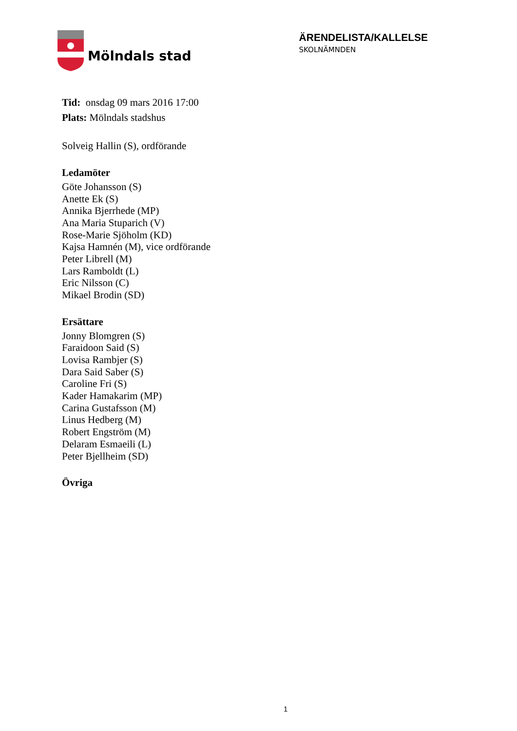Mölndals stad
ÄRENDELISTA/KALLELSE
SKOLNÄMNDEN
Tid: onsdag 09 mars 2016 17:00
Plats: Mölndals stadshus
Solveig Hallin (S), ordförande
Ledamöter
Göte Johansson (S)
Anette Ek (S)
Annika Bjerrhede (MP)
Ana Maria Stuparich (V)
Rose-Marie Sjöholm (KD)
Kajsa Hamnén (M), vice ordförande
Peter Librell (M)
Lars Ramboldt (L)
Eric Nilsson (C)
Mikael Brodin (SD)
Ersättare
Jonny Blomgren (S)
Faraidoon Said (S)
Lovisa Rambjer (S)
Dara Said Saber (S)
Caroline Fri (S)
Kader Hamakarim (MP)
Carina Gustafsson (M)
Linus Hedberg (M)
Robert Engström (M)
Delaram Esmaeili (L)
Peter Bjellheim (SD)
Övriga
1